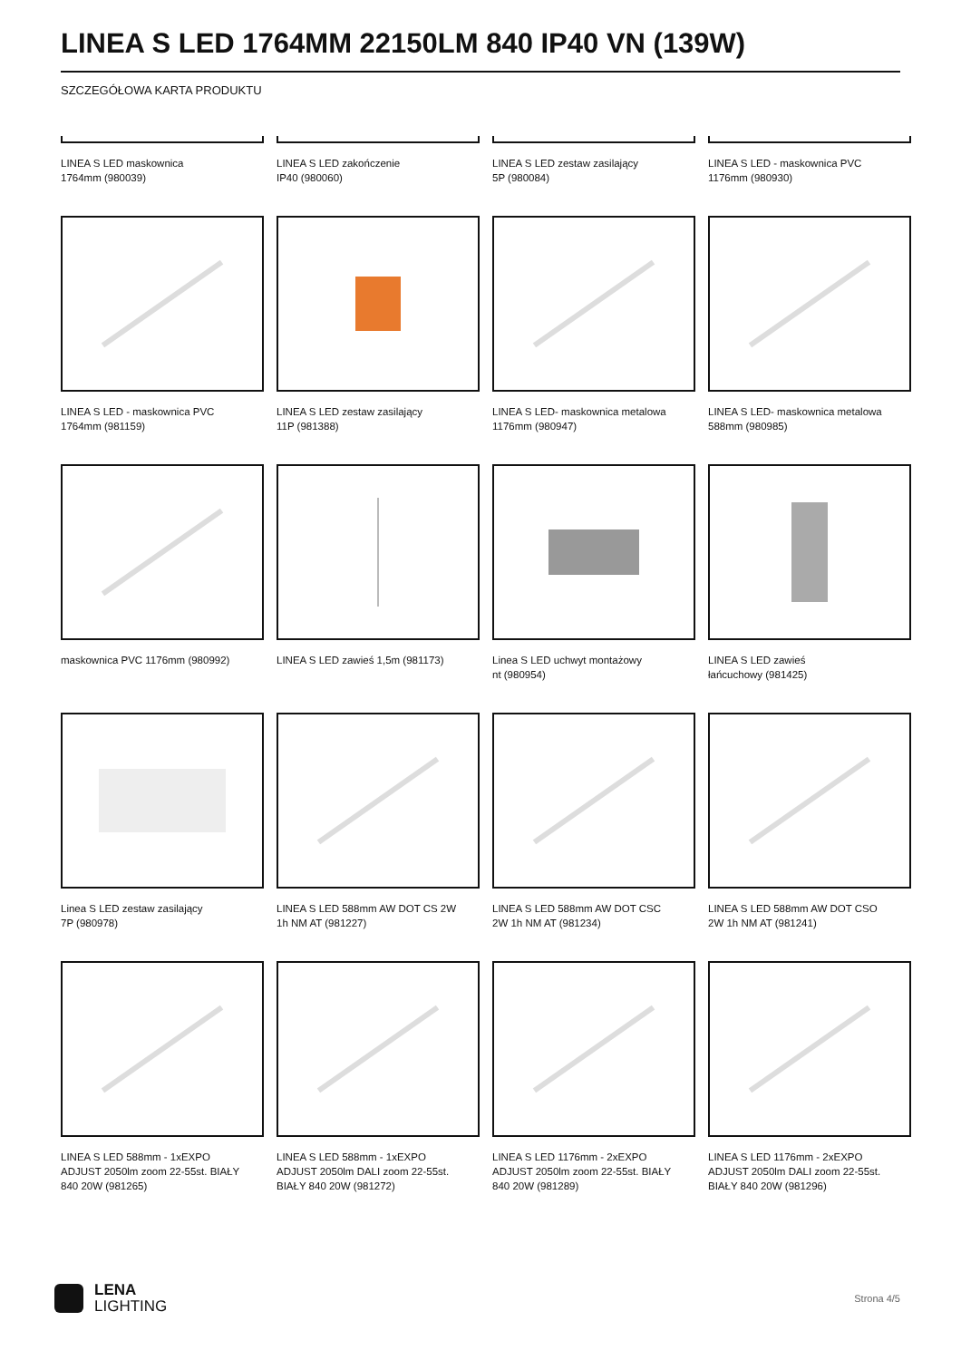LINEA S LED 1764MM 22150LM 840 IP40 VN (139W)
SZCZEGÓŁOWA KARTA PRODUKTU
LINEA S LED maskownica
1764mm (980039)
LINEA S LED zakończenie
IP40 (980060)
LINEA S LED zestaw zasilający
5P (980084)
LINEA S LED - maskownica PVC
1176mm (980930)
LINEA S LED - maskownica PVC
1764mm (981159)
LINEA S LED zestaw zasilający
11P (981388)
LINEA S LED- maskownica metalowa
1176mm (980947)
LINEA S LED- maskownica metalowa
588mm (980985)
maskownica PVC 1176mm (980992)
LINEA S LED zawieś 1,5m (981173)
Linea S LED uchwyt montażowy
nt (980954)
LINEA S LED zawieś
łańcuchowy (981425)
Linea S LED zestaw zasilający
7P (980978)
LINEA S LED 588mm AW DOT CS 2W
1h NM AT (981227)
LINEA S LED 588mm AW DOT CSC
2W 1h NM AT (981234)
LINEA S LED 588mm AW DOT CSO
2W 1h NM AT (981241)
LINEA S LED 588mm - 1xEXPO
ADJUST 2050lm zoom 22-55st. BIAŁY
840 20W (981265)
LINEA S LED 588mm - 1xEXPO
ADJUST 2050lm DALI zoom 22-55st.
BIAŁY 840 20W (981272)
LINEA S LED 1176mm - 2xEXPO
ADJUST 2050lm zoom 22-55st. BIAŁY
840 20W (981289)
LINEA S LED 1176mm - 2xEXPO
ADJUST 2050lm DALI zoom 22-55st.
BIAŁY 840 20W (981296)
LENA
LIGHTING
Strona 4/5